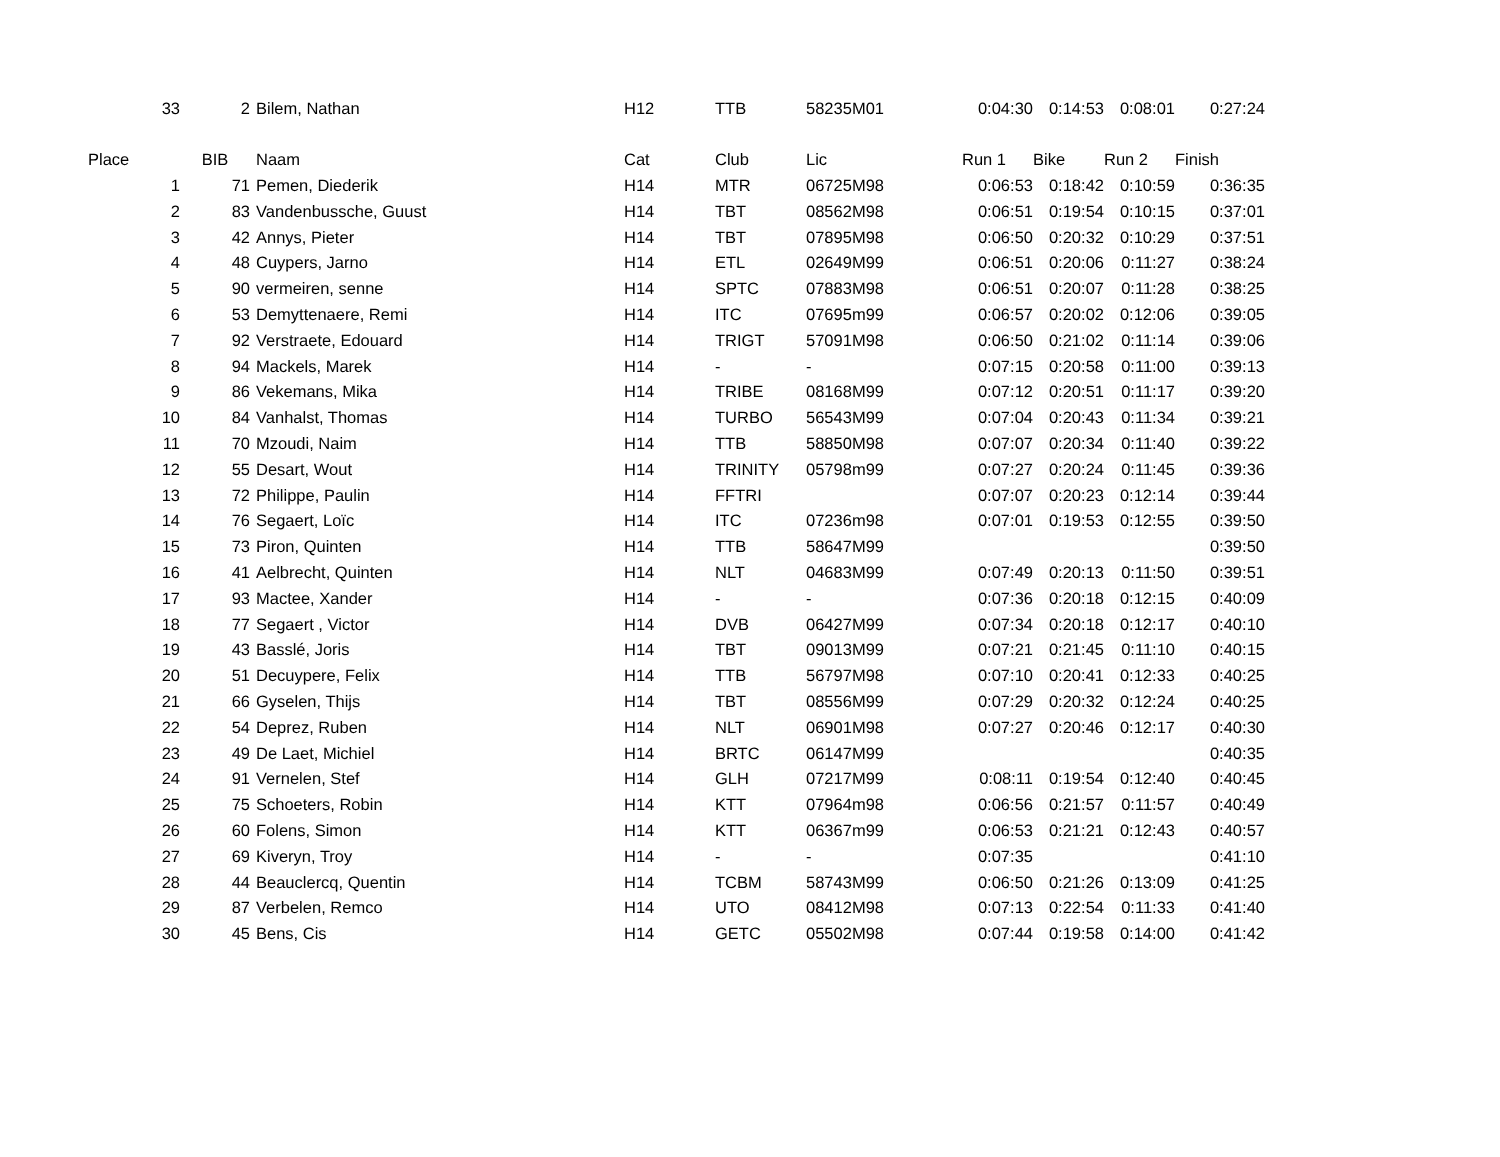| 33 | 2 | Bilem, Nathan | H12 | TTB | 58235M01 | 0:04:30 | 0:14:53 | 0:08:01 | 0:27:24 |
| Place | BIB | Naam | Cat | Club | Lic | Run 1 | Bike | Run 2 | Finish |
| 1 | 71 | Pemen, Diederik | H14 | MTR | 06725M98 | 0:06:53 | 0:18:42 | 0:10:59 | 0:36:35 |
| 2 | 83 | Vandenbussche, Guust | H14 | TBT | 08562M98 | 0:06:51 | 0:19:54 | 0:10:15 | 0:37:01 |
| 3 | 42 | Annys, Pieter | H14 | TBT | 07895M98 | 0:06:50 | 0:20:32 | 0:10:29 | 0:37:51 |
| 4 | 48 | Cuypers, Jarno | H14 | ETL | 02649M99 | 0:06:51 | 0:20:06 | 0:11:27 | 0:38:24 |
| 5 | 90 | vermeiren, senne | H14 | SPTC | 07883M98 | 0:06:51 | 0:20:07 | 0:11:28 | 0:38:25 |
| 6 | 53 | Demyttenaere, Remi | H14 | ITC | 07695m99 | 0:06:57 | 0:20:02 | 0:12:06 | 0:39:05 |
| 7 | 92 | Verstraete, Edouard | H14 | TRIGT | 57091M98 | 0:06:50 | 0:21:02 | 0:11:14 | 0:39:06 |
| 8 | 94 | Mackels, Marek | H14 | - | - | 0:07:15 | 0:20:58 | 0:11:00 | 0:39:13 |
| 9 | 86 | Vekemans, Mika | H14 | TRIBE | 08168M99 | 0:07:12 | 0:20:51 | 0:11:17 | 0:39:20 |
| 10 | 84 | Vanhalst, Thomas | H14 | TURBO | 56543M99 | 0:07:04 | 0:20:43 | 0:11:34 | 0:39:21 |
| 11 | 70 | Mzoudi, Naim | H14 | TTB | 58850M98 | 0:07:07 | 0:20:34 | 0:11:40 | 0:39:22 |
| 12 | 55 | Desart, Wout | H14 | TRINITY | 05798m99 | 0:07:27 | 0:20:24 | 0:11:45 | 0:39:36 |
| 13 | 72 | Philippe, Paulin | H14 | FFTRI | | 0:07:07 | 0:20:23 | 0:12:14 | 0:39:44 |
| 14 | 76 | Segaert, Loïc | H14 | ITC | 07236m98 | 0:07:01 | 0:19:53 | 0:12:55 | 0:39:50 |
| 15 | 73 | Piron, Quinten | H14 | TTB | 58647M99 | | | | 0:39:50 |
| 16 | 41 | Aelbrecht, Quinten | H14 | NLT | 04683M99 | 0:07:49 | 0:20:13 | 0:11:50 | 0:39:51 |
| 17 | 93 | Mactee, Xander | H14 | - | - | 0:07:36 | 0:20:18 | 0:12:15 | 0:40:09 |
| 18 | 77 | Segaert , Victor | H14 | DVB | 06427M99 | 0:07:34 | 0:20:18 | 0:12:17 | 0:40:10 |
| 19 | 43 | Basslé, Joris | H14 | TBT | 09013M99 | 0:07:21 | 0:21:45 | 0:11:10 | 0:40:15 |
| 20 | 51 | Decuypere, Felix | H14 | TTB | 56797M98 | 0:07:10 | 0:20:41 | 0:12:33 | 0:40:25 |
| 21 | 66 | Gyselen, Thijs | H14 | TBT | 08556M99 | 0:07:29 | 0:20:32 | 0:12:24 | 0:40:25 |
| 22 | 54 | Deprez, Ruben | H14 | NLT | 06901M98 | 0:07:27 | 0:20:46 | 0:12:17 | 0:40:30 |
| 23 | 49 | De Laet, Michiel | H14 | BRTC | 06147M99 | | | | 0:40:35 |
| 24 | 91 | Vernelen, Stef | H14 | GLH | 07217M99 | 0:08:11 | 0:19:54 | 0:12:40 | 0:40:45 |
| 25 | 75 | Schoeters, Robin | H14 | KTT | 07964m98 | 0:06:56 | 0:21:57 | 0:11:57 | 0:40:49 |
| 26 | 60 | Folens, Simon | H14 | KTT | 06367m99 | 0:06:53 | 0:21:21 | 0:12:43 | 0:40:57 |
| 27 | 69 | Kiveryn, Troy | H14 | - | - | 0:07:35 | | | 0:41:10 |
| 28 | 44 | Beauclercq, Quentin | H14 | TCBM | 58743M99 | 0:06:50 | 0:21:26 | 0:13:09 | 0:41:25 |
| 29 | 87 | Verbelen, Remco | H14 | UTO | 08412M98 | 0:07:13 | 0:22:54 | 0:11:33 | 0:41:40 |
| 30 | 45 | Bens, Cis | H14 | GETC | 05502M98 | 0:07:44 | 0:19:58 | 0:14:00 | 0:41:42 |